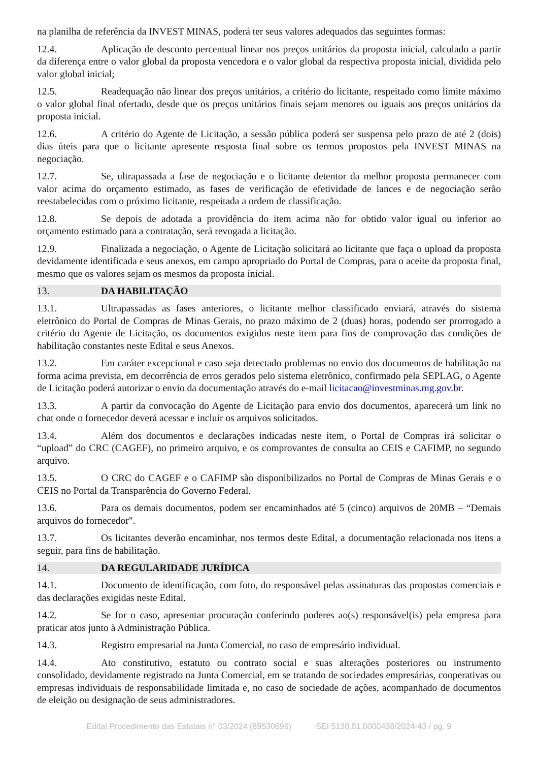na planilha de referência da INVEST MINAS, poderá ter seus valores adequados das seguintes formas:
12.4. Aplicação de desconto percentual linear nos preços unitários da proposta inicial, calculado a partir da diferença entre o valor global da proposta vencedora e o valor global da respectiva proposta inicial, dividida pelo valor global inicial;
12.5. Readequação não linear dos preços unitários, a critério do licitante, respeitado como limite máximo o valor global final ofertado, desde que os preços unitários finais sejam menores ou iguais aos preços unitários da proposta inicial.
12.6. A critério do Agente de Licitação, a sessão pública poderá ser suspensa pelo prazo de até 2 (dois) dias úteis para que o licitante apresente resposta final sobre os termos propostos pela INVEST MINAS na negociação.
12.7. Se, ultrapassada a fase de negociação e o licitante detentor da melhor proposta permanecer com valor acima do orçamento estimado, as fases de verificação de efetividade de lances e de negociação serão reestabelecidas com o próximo licitante, respeitada a ordem de classificação.
12.8. Se depois de adotada a providência do item acima não for obtido valor igual ou inferior ao orçamento estimado para a contratação, será revogada a licitação.
12.9. Finalizada a negociação, o Agente de Licitação solicitará ao licitante que faça o upload da proposta devidamente identificada e seus anexos, em campo apropriado do Portal de Compras, para o aceite da proposta final, mesmo que os valores sejam os mesmos da proposta inicial.
13. DA HABILITAÇÃO
13.1. Ultrapassadas as fases anteriores, o licitante melhor classificado enviará, através do sistema eletrônico do Portal de Compras de Minas Gerais, no prazo máximo de 2 (duas) horas, podendo ser prorrogado a critério do Agente de Licitação, os documentos exigidos neste item para fins de comprovação das condições de habilitação constantes neste Edital e seus Anexos.
13.2. Em caráter excepcional e caso seja detectado problemas no envio dos documentos de habilitação na forma acima prevista, em decorrência de erros gerados pelo sistema eletrônico, confirmado pela SEPLAG, o Agente de Licitação poderá autorizar o envio da documentação através do e-mail licitacao@investminas.mg.gov.br.
13.3. A partir da convocação do Agente de Licitação para envio dos documentos, aparecerá um link no chat onde o fornecedor deverá acessar e incluir os arquivos solicitados.
13.4. Além dos documentos e declarações indicadas neste item, o Portal de Compras irá solicitar o “upload” do CRC (CAGEF), no primeiro arquivo, e os comprovantes de consulta ao CEIS e CAFIMP, no segundo arquivo.
13.5. O CRC do CAGEF e o CAFIMP são disponibilizados no Portal de Compras de Minas Gerais e o CEIS no Portal da Transparência do Governo Federal.
13.6. Para os demais documentos, podem ser encaminhados até 5 (cinco) arquivos de 20MB – “Demais arquivos do fornecedor".
13.7. Os licitantes deverão encaminhar, nos termos deste Edital, a documentação relacionada nos itens a seguir, para fins de habilitação.
14. DA REGULARIDADE JURÍDICA
14.1. Documento de identificação, com foto, do responsável pelas assinaturas das propostas comerciais e das declarações exigidas neste Edital.
14.2. Se for o caso, apresentar procuração conferindo poderes ao(s) responsável(is) pela empresa para praticar atos junto à Administração Pública.
14.3. Registro empresarial na Junta Comercial, no caso de empresário individual.
14.4. Ato constitutivo, estatuto ou contrato social e suas alterações posteriores ou instrumento consolidado, devidamente registrado na Junta Comercial, em se tratando de sociedades empresárias, cooperativas ou empresas individuais de responsabilidade limitada e, no caso de sociedade de ações, acompanhado de documentos de eleição ou designação de seus administradores.
Edital Procedimento das Estatais n° 03/2024 (89530696) SEI 5130.01.0000438/2024-43 / pg. 9